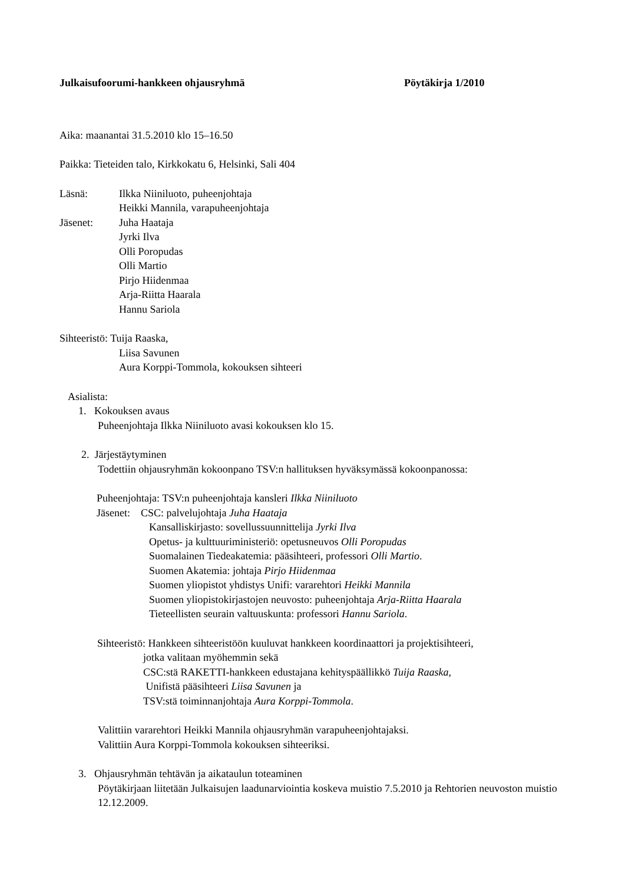Julkaisufoorumi-hankkeen ohjausryhmä Pöytäkirja 1/2010
Aika: maanantai 31.5.2010 klo 15–16.50
Paikka: Tieteiden talo, Kirkkokatu 6, Helsinki, Sali 404
Läsnä: Ilkka Niiniluoto, puheenjohtaja
Heikki Mannila, varapuheenjohtaja
Jäsenet: Juha Haataja
Jyrki Ilva
Olli Poropudas
Olli Martio
Pirjo Hiidenmaa
Arja-Riitta Haarala
Hannu Sariola
Sihteeristö: Tuija Raaska,
Liisa Savunen
Aura Korppi-Tommola, kokouksen sihteeri
Asialista:
1. Kokouksen avaus
Puheenjohtaja Ilkka Niiniluoto avasi kokouksen klo 15.
2. Järjestäytyminen
Todettiin ohjausryhmän kokoonpano TSV:n hallituksen hyväksymässä kokoonpanossa:
Puheenjohtaja: TSV:n puheenjohtaja kansleri Ilkka Niiniluoto
Jäsenet: CSC: palvelujohtaja Juha Haataja
Kansalliskirjasto: sovellussuunnittelija Jyrki Ilva
Opetus- ja kulttuuriministeriö: opetusneuvos Olli Poropudas
Suomalainen Tiedeakatemia: pääsihteeri, professori Olli Martio.
Suomen Akatemia: johtaja Pirjo Hiidenmaa
Suomen yliopistot yhdistys Unifi: vararehtori Heikki Mannila
Suomen yliopistokirjastojen neuvosto: puheenjohtaja Arja-Riitta Haarala
Tieteellisten seurain valtuuskunta: professori Hannu Sariola.
Sihteeristö: Hankkeen sihteeristöön kuuluvat hankkeen koordinaattori ja projektisihteeri,
jotka valitaan myöhemmin sekä
CSC:stä RAKETTI-hankkeen edustajana kehityspäällikkö Tuija Raaska,
Unifistä pääsihteeri Liisa Savunen ja
TSV:stä toiminnanjohtaja Aura Korppi-Tommola.
Valittiin vararehtori Heikki Mannila ohjausryhmän varapuheenjohtajaksi.
Valittiin Aura Korppi-Tommola kokouksen sihteeriksi.
3. Ohjausryhmän tehtävän ja aikataulun toteaminen
Pöytäkirjaan liitetään Julkaisujen laadunarviointia koskeva muistio 7.5.2010 ja Rehtorien neuvoston muistio 12.12.2009.